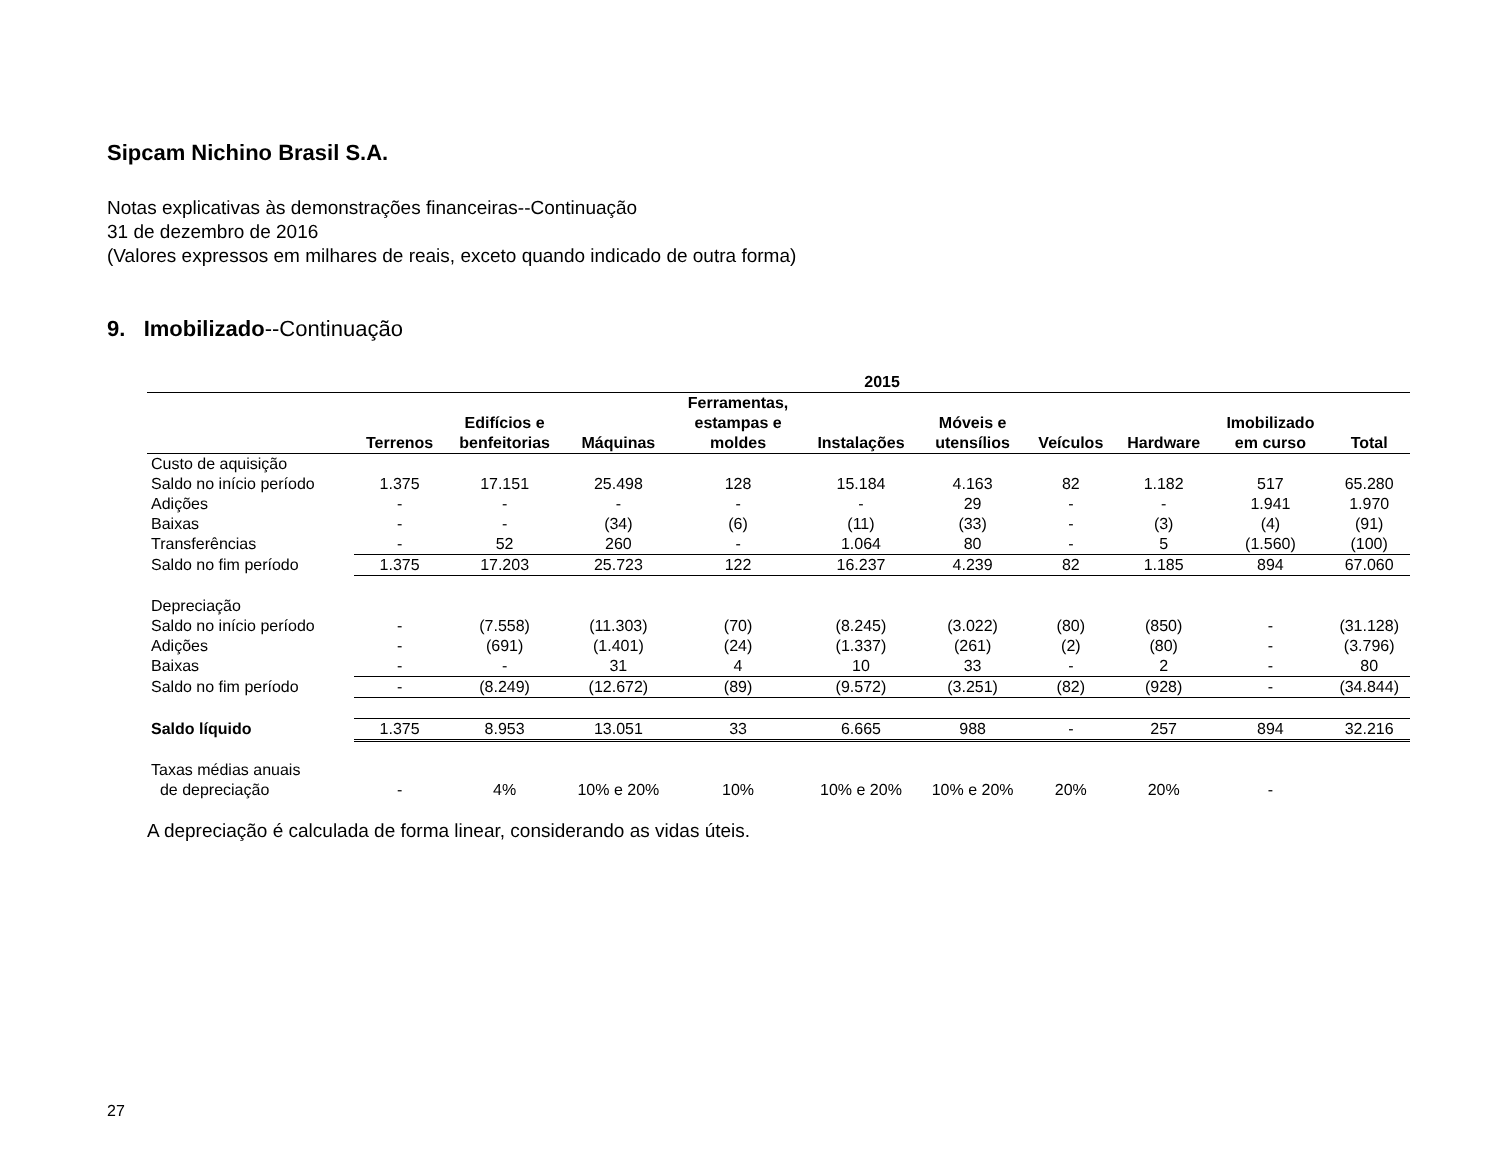Sipcam Nichino Brasil S.A.
Notas explicativas às demonstrações financeiras--Continuação
31 de dezembro de 2016
(Valores expressos em milhares de reais, exceto quando indicado de outra forma)
9. Imobilizado--Continuação
| | 2015 | | | | | | | | | |
| --- | --- | --- | --- | --- | --- | --- | --- | --- | --- | --- |
| | Terrenos | Edifícios e benfeitorias | Máquinas | Ferramentas, estampas e moldes | Instalações | Móveis e utensílios | Veículos | Hardware | Imobilizado em curso | Total |
| Custo de aquisição | | | | | | | | | | |
| Saldo no início período | 1.375 | 17.151 | 25.498 | 128 | 15.184 | 4.163 | 82 | 1.182 | 517 | 65.280 |
| Adições | - | - | - | - | - | 29 | - | - | 1.941 | 1.970 |
| Baixas | - | - | (34) | (6) | (11) | (33) | - | (3) | (4) | (91) |
| Transferências | - | 52 | 260 | - | 1.064 | 80 | - | 5 | (1.560) | (100) |
| Saldo no fim período | 1.375 | 17.203 | 25.723 | 122 | 16.237 | 4.239 | 82 | 1.185 | 894 | 67.060 |
| Depreciação | | | | | | | | | | |
| Saldo no início período | - | (7.558) | (11.303) | (70) | (8.245) | (3.022) | (80) | (850) | - | (31.128) |
| Adições | - | (691) | (1.401) | (24) | (1.337) | (261) | (2) | (80) | - | (3.796) |
| Baixas | - | - | 31 | 4 | 10 | 33 | - | 2 | - | 80 |
| Saldo no fim período | - | (8.249) | (12.672) | (89) | (9.572) | (3.251) | (82) | (928) | - | (34.844) |
| Saldo líquido | 1.375 | 8.953 | 13.051 | 33 | 6.665 | 988 | - | 257 | 894 | 32.216 |
| Taxas médias anuais de depreciação | - | 4% | 10% e 20% | 10% | 10% e 20% | 10% e 20% | 20% | 20% | - | |
A depreciação é calculada de forma linear, considerando as vidas úteis.
27